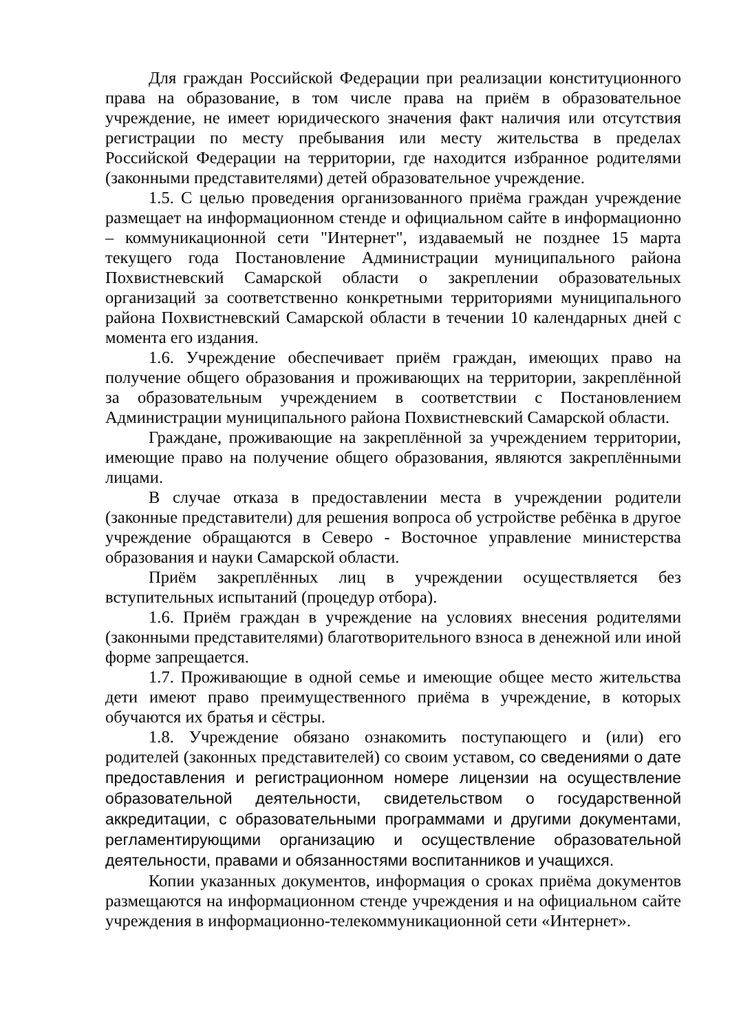Для граждан Российской Федерации при реализации конституционного права на образование, в том числе права на приём в образовательное учреждение, не имеет юридического значения факт наличия или отсутствия регистрации по месту пребывания или месту жительства в пределах Российской Федерации на территории, где находится избранное родителями (законными представителями) детей образовательное учреждение.
1.5. С целью проведения организованного приёма граждан учреждение размещает на информационном стенде и официальном сайте в информационно – коммуникационной сети "Интернет", издаваемый не позднее 15 марта текущего года Постановление Администрации муниципального района Похвистневский Самарской области о закреплении образовательных организаций за соответственно конкретными территориями муниципального района Похвистневский Самарской области в течении 10 календарных дней с момента его издания.
1.6. Учреждение обеспечивает приём граждан, имеющих право на получение общего образования и проживающих на территории, закреплённой за образовательным учреждением в соответствии с Постановлением Администрации муниципального района Похвистневский Самарской области.
Граждане, проживающие на закреплённой за учреждением территории, имеющие право на получение общего образования, являются закреплёнными лицами.
В случае отказа в предоставлении места в учреждении родители (законные представители) для решения вопроса об устройстве ребёнка в другое учреждение обращаются в Северо - Восточное управление министерства образования и науки Самарской области.
Приём закреплённых лиц в учреждении осуществляется без вступительных испытаний (процедур отбора).
1.6. Приём граждан в учреждение на условиях внесения родителями (законными представителями) благотворительного взноса в денежной или иной форме запрещается.
1.7. Проживающие в одной семье и имеющие общее место жительства дети имеют право преимущественного приёма в учреждение, в которых обучаются их братья и сёстры.
1.8. Учреждение обязано ознакомить поступающего и (или) его родителей (законных представителей) со своим уставом, со сведениями о дате предоставления и регистрационном номере лицензии на осуществление образовательной деятельности, свидетельством о государственной аккредитации, с образовательными программами и другими документами, регламентирующими организацию и осуществление образовательной деятельности, правами и обязанностями воспитанников и учащихся.
Копии указанных документов, информация о сроках приёма документов размещаются на информационном стенде учреждения и на официальном сайте учреждения в информационно-телекоммуникационной сети «Интернет».